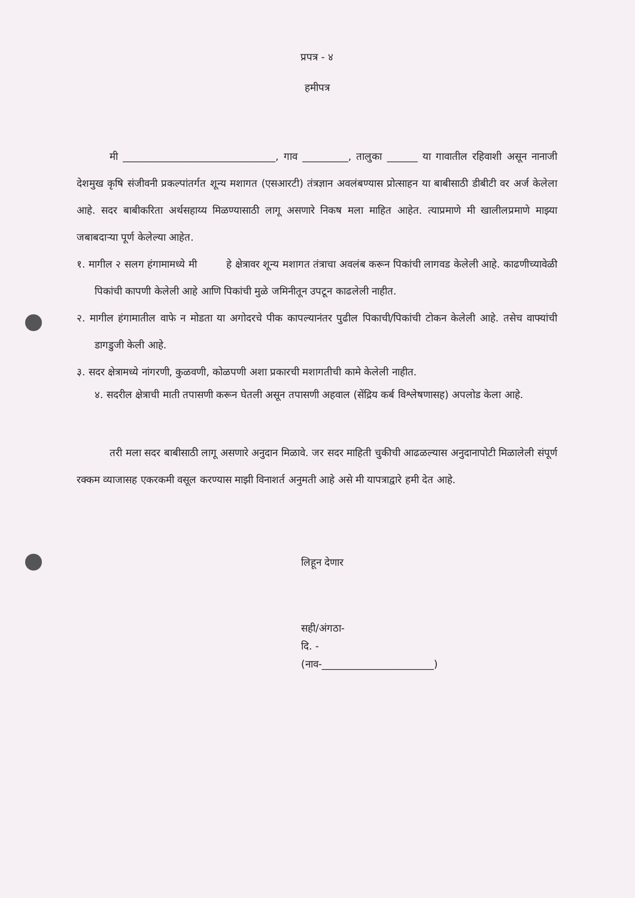प्रपत्र - ४
हमीपत्र
मी ______________________________, गाव _________, तालुका ______ या गावातील रहिवाशी असून नानाजी देशमुख कृषि संजीवनी प्रकल्पांतर्गत शून्य मशागत (एसआरटी) तंत्रज्ञान अवलंबण्यास प्रोत्साहन या बाबीसाठी डीबीटी वर अर्ज केलेला आहे. सदर बाबीकरिता अर्थसहाय्य मिळण्यासाठी लागू असणारे निकष मला माहित आहेत. त्याप्रमाणे मी खालीलप्रमाणे माझ्या जबाबदाऱ्या पूर्ण केलेल्या आहेत.
१. मागील २ सलग हंगामामध्ये मी हे क्षेत्रावर शून्य मशागत तंत्राचा अवलंब करून पिकांची लागवड केलेली आहे. काढणीच्यावेळी पिकांची कापणी केलेली आहे आणि पिकांची मुळे जमिनीतून उपटून काढलेली नाहीत.
२. मागील हंगामातील वाफे न मोडता या अगोदरचे पीक कापल्यानंतर पुढील पिकाची/पिकांची टोकन केलेली आहे. तसेच वाफ्यांची डागडुजी केली आहे.
३. सदर क्षेत्रामध्ये नांगरणी, कुळवणी, कोळपणी अशा प्रकारची मशागतीची कामे केलेली नाहीत.
४. सदरील क्षेत्राची माती तपासणी करून घेतली असून तपासणी अहवाल (सेंद्रिय कर्ब विश्लेषणासह) अपलोड केला आहे.
तरी मला सदर बाबीसाठी लागू असणारे अनुदान मिळावे. जर सदर माहिती चुकीची आढळल्यास अनुदानापोटी मिळालेली संपूर्ण रक्कम व्याजासह एकरकमी वसूल करण्यास माझी विनाशर्त अनुमती आहे असे मी यापत्राद्वारे हमी देत आहे.
लिहून देणार
सही/अंगठा-
दि. -
(नाव-______________________)